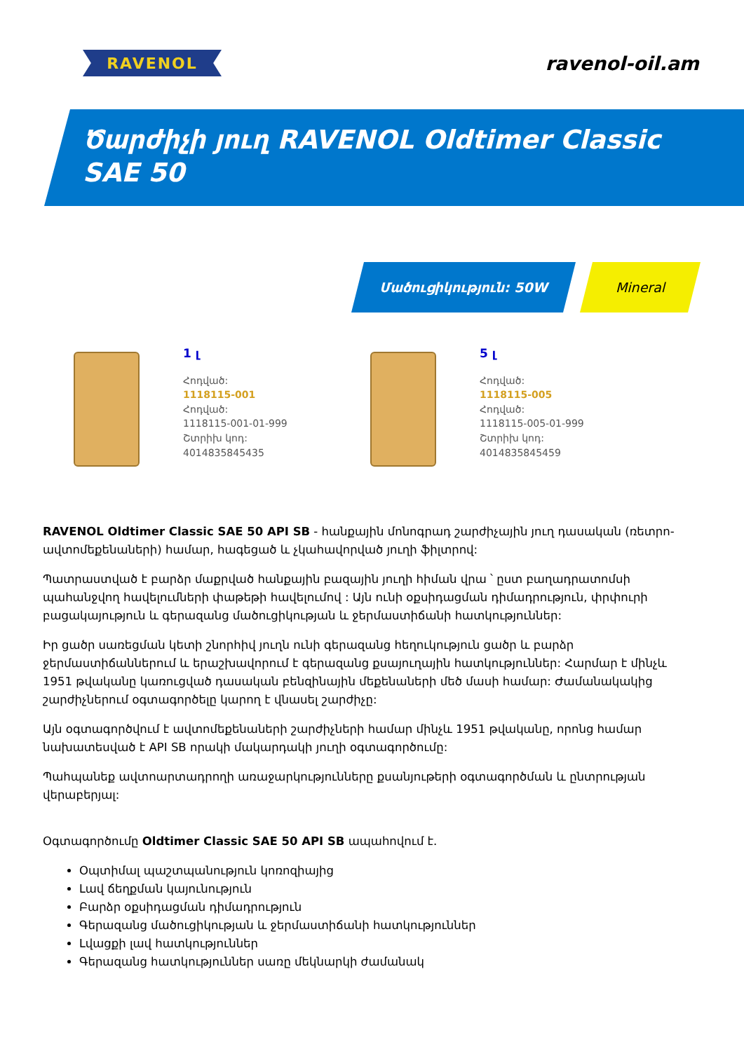RAVENOL
ravenol-oil.am
Ծարժիչի յուղ RAVENOL Oldtimer Classic
SAE 50
Մածուցիկություն: 50W Mineral
1 լ
Հոդված:
1118115-001
Հոդված:
1118115-001-01-999
Շտրիխ կոդ:
4014835845435
5 լ
Հոդված:
1118115-005
Հոդված:
1118115-005-01-999
Շտրիխ կոդ:
4014835845459
RAVENOL Oldtimer Classic SAE 50 API SB - հանքային մոնոգրադ շարժիչային յուղ դասական (ռետրո-ավտոմեքենաների) համար, հագեցած և չկահավորված յուղի ֆիլտրով:
Պատրաստված է բարձր մաքրված հանքային բազային յուղի հիման վրա ՝ ըստ բաղադրատոմսի պահանջվող հավելումների փաթեթի հավելումով : Այն ունի օքսիդացման դիմադրություն, փրփուրի բացակայություն և գերազանց մածուցիկության և ջերմաստիճանի հատկություններ:
Իր ցածր սառեցման կետի շնորհիվ յուղն ունի գերազանց հեղուկություն ցածր և բարձր ջերմաստիճաններում և երաշխավորում է գերազանց քսայուղային հատկություններ: Հարմար է մինչև 1951 թվականը կառուցված դասական բենզինային մեքենաների մեծ մասի համար: Ժամանակակից շարժիչներում օգտագործելը կարող է վնասել շարժիչը:
Այն օգտագործվում է ավտոմեքենաների շարժիչների համար մինչև 1951 թվականը, որոնց համար նախատեսված է API SB որակի մակարդակի յուղի օգտագործումը:
Պահպանեք ավտոարտադրողի առաջարկությունները քսանյութերի օգտագործման և ընտրության վերաբերյալ:
Օգտագործումը Oldtimer Classic SAE 50 API SB ապահովում է.
Օպտիմալ պաշտպանություն կոռոզիայից
Լավ ճեղքման կայունություն
Բարձր օքսիդացման դիմադրություն
Գերազանց մածուցիկության և ջերմաստիճանի հատկություններ
Լվացքի լավ հատկություններ
Գերազանց հատկություններ սառը մեկնարկի ժամանակ